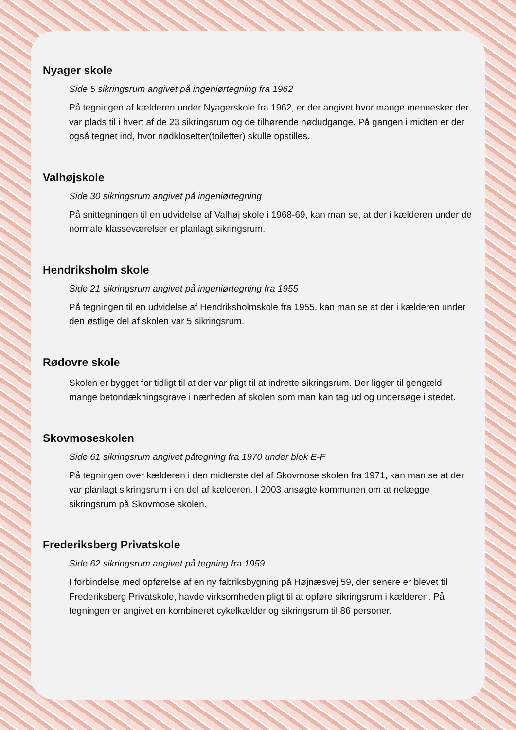Nyager skole
Side 5 sikringsrum angivet på ingeniørtegning fra 1962
På tegningen af kælderen under Nyagerskole fra 1962, er der angivet hvor mange mennesker der var plads til i hvert af de 23 sikringsrum og de tilhørende nødudgange. På gangen i midten er der også tegnet ind, hvor nødklosetter(toiletter) skulle opstilles.
Valhøjskole
Side 30 sikringsrum angivet på ingeniørtegning
På snittegningen til en udvidelse af Valhøj skole i 1968-69, kan man se, at der i kælderen under de normale klasseværelser er planlagt sikringsrum.
Hendriksholm skole
Side 21 sikringsrum angivet på ingeniørtegning fra 1955
På tegningen til en udvidelse af Hendriksholmskole fra 1955, kan man se at der i kælderen under den østlige del af skolen var 5 sikringsrum.
Rødovre skole
Skolen er bygget for tidligt til at der var pligt til at indrette sikringsrum. Der ligger til gengæld mange betondækningsgrave i nærheden af skolen som man kan tag ud og undersøge i stedet.
Skovmoseskolen
Side 61 sikringsrum angivet påtegning fra 1970 under blok E-F
På tegningen over kælderen i den midterste del af Skovmose skolen fra 1971, kan man se at der var planlagt sikringsrum i en del af kælderen. I 2003 ansøgte kommunen om at nelægge sikringsrum på Skovmose skolen.
Frederiksberg Privatskole
Side 62 sikringsrum angivet på tegning fra 1959
I forbindelse med opførelse af en ny fabriksbygning på Højnæsvej 59, der senere er blevet til Frederiksberg Privatskole, havde virksomheden pligt til at opføre sikringsrum i kælderen. På tegningen er angivet en kombineret cykelkælder og sikringsrum til 86 personer.